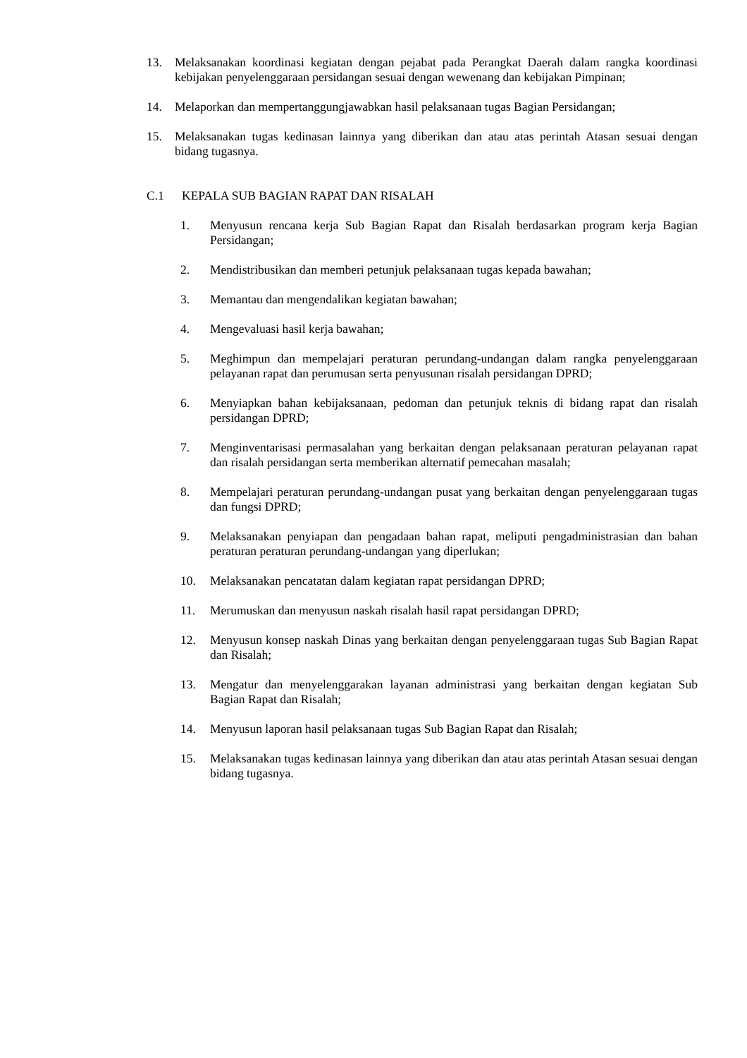13. Melaksanakan koordinasi kegiatan dengan pejabat pada Perangkat Daerah dalam rangka koordinasi kebijakan penyelenggaraan persidangan sesuai dengan wewenang dan kebijakan Pimpinan;
14. Melaporkan dan mempertanggungjawabkan hasil pelaksanaan tugas Bagian Persidangan;
15. Melaksanakan tugas kedinasan lainnya yang diberikan dan atau atas perintah Atasan sesuai dengan bidang tugasnya.
C.1 KEPALA SUB BAGIAN RAPAT DAN RISALAH
1. Menyusun rencana kerja Sub Bagian Rapat dan Risalah berdasarkan program kerja Bagian Persidangan;
2. Mendistribusikan dan memberi petunjuk pelaksanaan tugas kepada bawahan;
3. Memantau dan mengendalikan kegiatan bawahan;
4. Mengevaluasi hasil kerja bawahan;
5. Meghimpun dan mempelajari peraturan perundang-undangan dalam rangka penyelenggaraan pelayanan rapat dan perumusan serta penyusunan risalah persidangan DPRD;
6. Menyiapkan bahan kebijaksanaan, pedoman dan petunjuk teknis di bidang rapat dan risalah persidangan DPRD;
7. Menginventarisasi permasalahan yang berkaitan dengan pelaksanaan peraturan pelayanan rapat dan risalah persidangan serta memberikan alternatif pemecahan masalah;
8. Mempelajari peraturan perundang-undangan pusat yang berkaitan dengan penyelenggaraan tugas dan fungsi DPRD;
9. Melaksanakan penyiapan dan pengadaan bahan rapat, meliputi pengadministrasian dan bahan peraturan peraturan perundang-undangan yang diperlukan;
10. Melaksanakan pencatatan dalam kegiatan rapat persidangan DPRD;
11. Merumuskan dan menyusun naskah risalah hasil rapat persidangan DPRD;
12. Menyusun konsep naskah Dinas yang berkaitan dengan penyelenggaraan tugas Sub Bagian Rapat dan Risalah;
13. Mengatur dan menyelenggarakan layanan administrasi yang berkaitan dengan kegiatan Sub Bagian Rapat dan Risalah;
14. Menyusun laporan hasil pelaksanaan tugas Sub Bagian Rapat dan Risalah;
15. Melaksanakan tugas kedinasan lainnya yang diberikan dan atau atas perintah Atasan sesuai dengan bidang tugasnya.